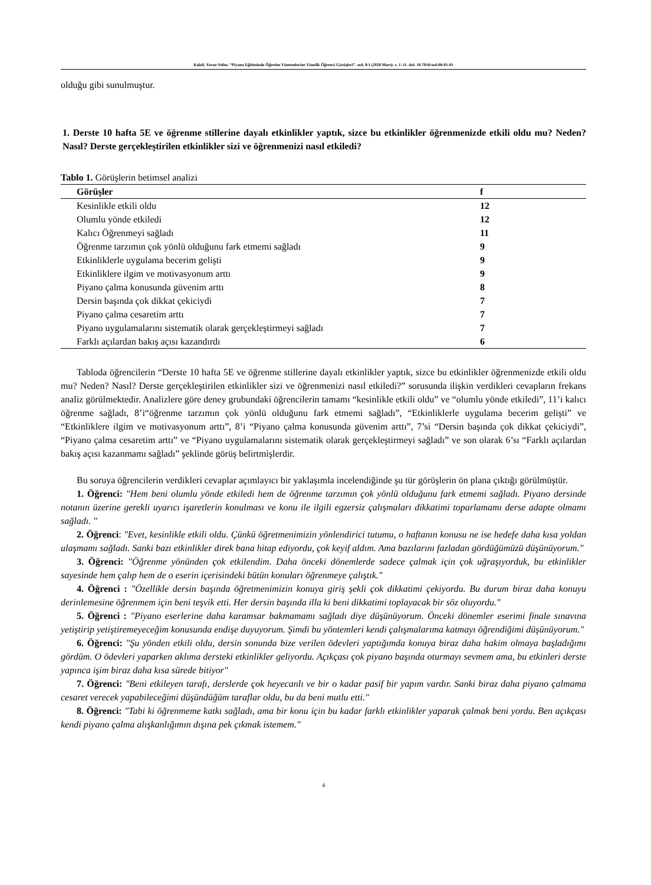Kaleli, Yavuz Selim. “Piyano Eğitiminde Öğretim Yöntemlerine Yönelik Öğrenci Görüşleri”. sed, 8/1 (2020 Mart): s. 1–11. doi: 10.7816/sed-08-01-01
olduğu gibi sunulmuştur.
1. Derste 10 hafta 5E ve öğrenme stillerine dayalı etkinlikler yaptık, sizce bu etkinlikler öğrenmenizde etkili oldu mu? Neden? Nasıl? Derste gerçekleştirilen etkinlikler sizi ve öğrenmenizi nasıl etkiledi?
Tablo 1. Görüşlerin betimsel analizi
| Görüşler | f |
| --- | --- |
| Kesinlikle etkili oldu | 12 |
| Olumlu yönde etkiledi | 12 |
| Kalıcı Öğrenmeyi sağladı | 11 |
| Öğrenme tarzımın çok yönlü olduğunu fark etmemi sağladı | 9 |
| Etkinliklerle uygulama becerim gelişti | 9 |
| Etkinliklere ilgim ve motivasyonum arttı | 9 |
| Piyano çalma konusunda güvenim arttı | 8 |
| Dersin başında çok dikkat çekiciydi | 7 |
| Piyano çalma cesaretim arttı | 7 |
| Piyano uygulamalarını sistematik olarak gerçekleştirmeyi sağladı | 7 |
| Farklı açılardan bakış açısı kazandırdı | 6 |
Tabloda öğrencilerin “Derste 10 hafta 5E ve öğrenme stillerine dayalı etkinlikler yaptık, sizce bu etkinlikler öğrenmenizde etkili oldu mu? Neden? Nasıl? Derste gerçekleştirilen etkinlikler sizi ve öğrenmenizi nasıl etkiledi?” sorusunda ilişkin verdikleri cevapların frekans analiz görülmektedir. Analizlere göre deney grubundaki öğrencilerin tamamı “kesinlikle etkili oldu” ve “olumlu yönde etkiledi”, 11’i kalıcı öğrenme sağladı, 8’i“öğrenme tarzımın çok yönlü olduğunu fark etmemi sağladı”, “Etkinliklerle uygulama becerim gelişti” ve “Etkinliklere ilgim ve motivasyonum arttı”, 8’i “Piyano çalma konusunda güvenim arttı”, 7’si “Dersin başında çok dikkat çekiciydi”, “Piyano çalma cesaretim arttı” ve “Piyano uygulamalarını sistematik olarak gerçekleştirmeyi sağladı” ve son olarak 6’sı “Farklı açılardan bakış açısı kazanmamı sağladı” şeklinde görüş belirtmişlerdir.
Bu soruya öğrencilerin verdikleri cevaplar açımlayıcı bir yaklaşımla incelendiğinde şu tür görüşlerin ön plana çıktığı görülmüştür.
1. Öğrenci: "Hem beni olumlu yönde etkiledi hem de öğrenme tarzımın çok yönlü olduğunu fark etmemi sağladı. Piyano dersinde notanın üzerine gerekli uyarıcı işaretlerin konulması ve konu ile ilgili egzersiz çalışmaları dikkatimi toparlamamı derse adapte olmamı sağladı. "
2. Öğrenci: "Evet, kesinlikle etkili oldu. Çünkü öğretmenimizin yönlendirici tutumu, o haftanın konusu ne ise hedefe daha kısa yoldan ulaşmamı sağladı. Sanki bazı etkinlikler direk bana hitap ediyordu, çok keyif aldım. Ama bazılarını fazladan gördüğümüzü düşünüyorum."
3. Öğrenci: "Öğrenme yönünden çok etkilendim. Daha önceki dönemlerde sadece çalmak için çok uğraşıyorduk, bu etkinlikler sayesinde hem çalıp hem de o eserin içerisindeki bütün konuları öğrenmeye çalıştık."
4. Öğrenci : "Özellikle dersin başında öğretmenimizin konuya giriş şekli çok dikkatimi çekiyordu. Bu durum biraz daha konuyu derinlemesine öğrenmem için beni teşvik etti. Her dersin başında illa ki beni dikkatimi toplayacak bir söz oluyordu."
5. Öğrenci : "Piyano eserlerine daha karamsar bakmamamı sağladı diye düşünüyorum. Önceki dönemler eserimi finale sınavına yetiştirip yetiştiremeyeceğim konusunda endişe duyuyorum. Şimdi bu yöntemleri kendi çalışmalarıma katmayı öğrendiğimi düşünüyorum."
6. Öğrenci: "Şu yönden etkili oldu, dersin sonunda bize verilen ödevleri yaptığımda konuya biraz daha hakim olmaya başladığımı gördüm. O ödevleri yaparken aklıma dersteki etkinlikler geliyordu. Açıkçası çok piyano başında oturmayı sevmem ama, bu etkinleri derste yapınca işim biraz daha kısa sürede bitiyor"
7. Öğrenci: "Beni etkileyen tarafı, derslerde çok heyecanlı ve bir o kadar pasif bir yapım vardır. Sanki biraz daha piyano çalmama cesaret verecek yapabileceğimi düşündüğüm taraflar oldu, bu da beni mutlu etti."
8. Öğrenci: "Tabi ki öğrenmeme katkı sağladı, ama bir konu için bu kadar farklı etkinlikler yaparak çalmak beni yordu. Ben açıkçası kendi piyano çalma alışkanlığımın dışına pek çıkmak istemem."
4